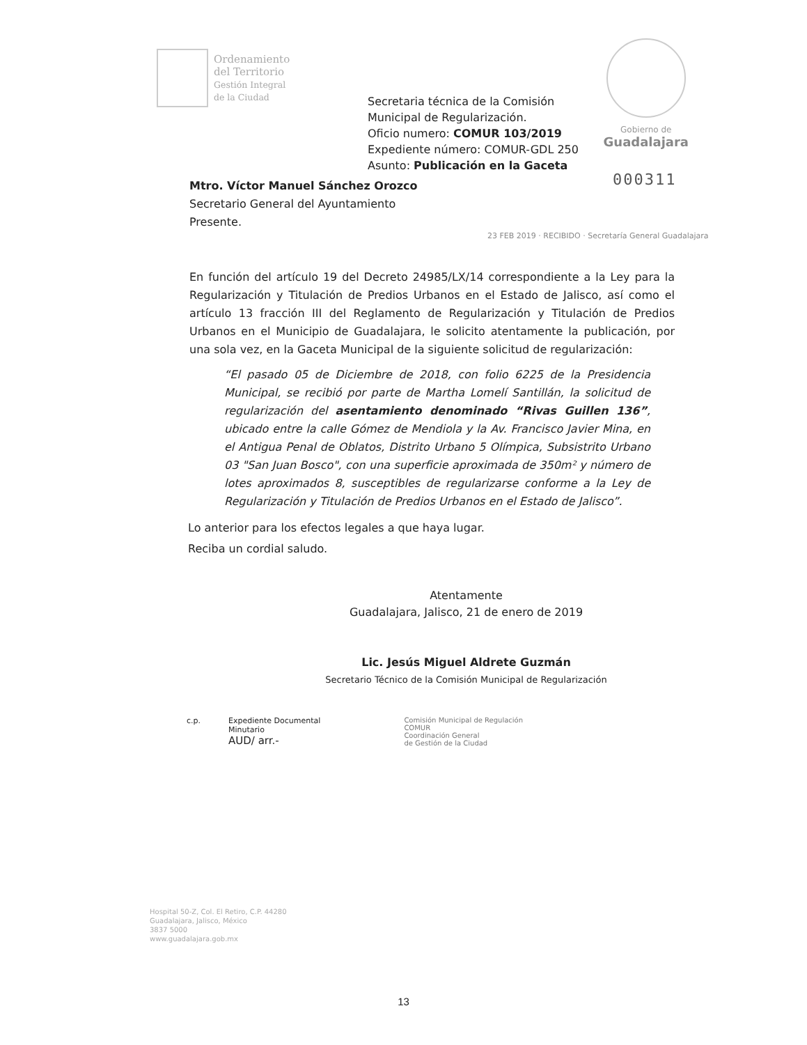Ordenamiento
del Territorio
Gestión Integral
de la Ciudad
Gobierno de
Guadalajara
Secretaria técnica de la Comisión
Municipal de Regularización.
Oficio numero: COMUR 103/2019
Expediente número: COMUR-GDL 250
Asunto: Publicación en la Gaceta
000311
Mtro. Víctor Manuel Sánchez Orozco
Secretario General del Ayuntamiento
Presente.
23 FEB 2019 · RECIBIDO · Secretaría General Guadalajara
En función del artículo 19 del Decreto 24985/LX/14 correspondiente a la Ley para la Regularización y Titulación de Predios Urbanos en el Estado de Jalisco, así como el artículo 13 fracción III del Reglamento de Regularización y Titulación de Predios Urbanos en el Municipio de Guadalajara, le solicito atentamente la publicación, por una sola vez, en la Gaceta Municipal de la siguiente solicitud de regularización:
“El pasado 05 de Diciembre de 2018, con folio 6225 de la Presidencia Municipal, se recibió por parte de Martha Lomelí Santillán, la solicitud de regularización del asentamiento denominado “Rivas Guillen 136”, ubicado entre la calle Gómez de Mendiola y la Av. Francisco Javier Mina, en el Antigua Penal de Oblatos, Distrito Urbano 5 Olímpica, Subsistrito Urbano 03 "San Juan Bosco", con una superficie aproximada de 350m² y número de lotes aproximados 8, susceptibles de regularizarse conforme a la Ley de Regularización y Titulación de Predios Urbanos en el Estado de Jalisco”.
Lo anterior para los efectos legales a que haya lugar.
Reciba un cordial saludo.
Atentamente
Guadalajara, Jalisco, 21 de enero de 2019
Lic. Jesús Miguel Aldrete Guzmán
Secretario Técnico de la Comisión Municipal de Regularización
c.p. Expediente Documental
Minutario
AUD/ arr.- Comisión Municipal de Regulación
COMUR
Coordinación General
de Gestión de la Ciudad
Hospital 50-Z, Col. El Retiro, C.P. 44280
Guadalajara, Jalisco, México
3837 5000
www.guadalajara.gob.mx
13